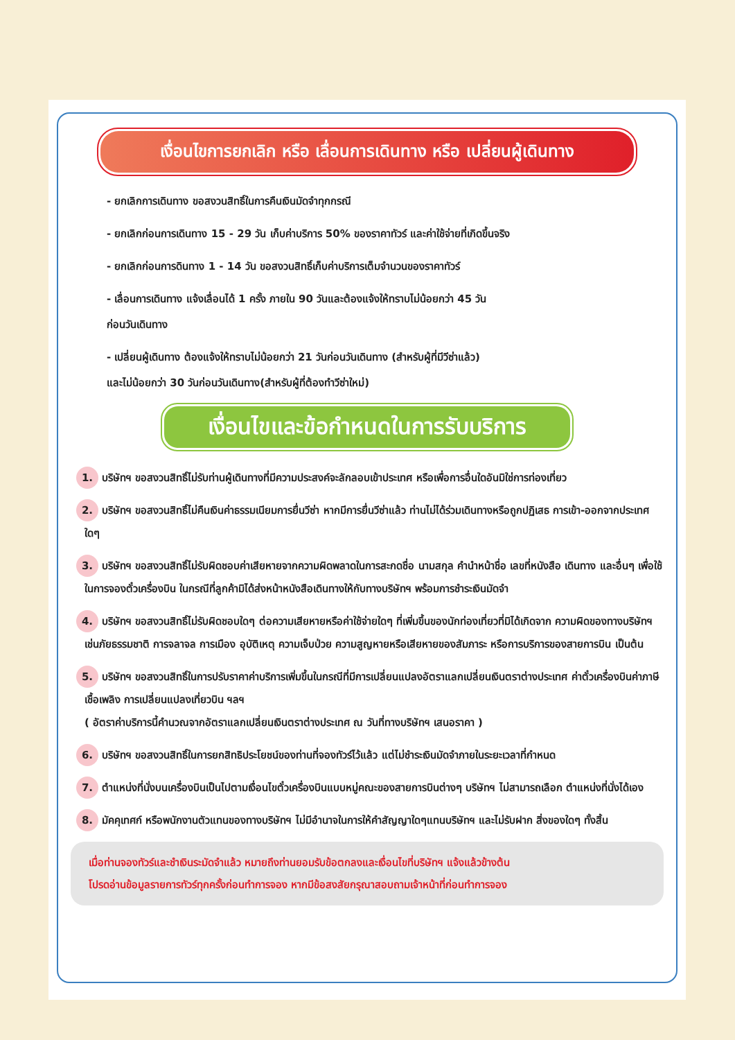เงื่อนไขการยกเลิก หรือ เลื่อนการเดินทาง หรือ เปลี่ยนผู้เดินทาง
- ยกเลิกการเดินทาง ขอสงวนสิทธิ์ในการคืนเงินมัดจำทุกกรณี
- ยกเลิกก่อนการเดินทาง 15 - 29 วัน เก็บค่าบริการ 50% ของราคาทัวร์ และค่าใช้จ่ายที่เกิดขึ้นจริง
- ยกเลิกก่อนการดินทาง 1 - 14 วัน ขอสงวนสิทธิ์เก็บค่าบริการเต็มจำนวนของราคาทัวร์
- เลื่อนการเดินทาง แจ้งเลื่อนได้ 1 ครั้ง ภายใน 90 วันและต้องแจ้งให้ทราบไม่น้อยกว่า 45 วัน
ก่อนวันเดินทาง
- เปลี่ยนผู้เดินทาง ต้องแจ้งให้ทราบไม่น้อยกว่า 21 วันก่อนวันเดินทาง (สำหรับผู้ที่มีวีซ่าแล้ว)
และไม่น้อยกว่า 30 วันก่อนวันเดินทาง(สำหรับผู้ที่ต้องทำวีซ่าใหม่)
เงื่อนไขและข้อกำหนดในการรับบริการ
1. บริษัทฯ ขอสงวนสิทธิ์ไม่รับท่านผู้เดินทางที่มีความประสงค์จะลักลอบเข้าประเทศ หรือเพื่อการอื่นใดอันมิใช่การท่องเที่ยว
2. บริษัทฯ ขอสงวนสิทธิ์ไม่คืนเงินค่าธรรมเนียมการยื่นวีซ่า หากมีการยื่นวีซ่าแล้ว ท่านไม่ได้ร่วมเดินทางหรือถูกปฏิเสธ การเข้า-ออกจากประเทศใดๆ
3. บริษัทฯ ขอสงวนสิทธิ์ไม่รับผิดชอบค่าเสียหายจากความผิดพลาดในการสะกดชื่อ นามสกุล คำนำหน้าชื่อ เลขที่หนังสือ เดินทาง และอื่นๆ เพื่อใช้ในการจองตั๋วเครื่องบิน ในกรณีที่ลูกค้ามิได้ส่งหน้าหนังสือเดินทางให้กับทางบริษัทฯ พร้อมการชำระเงินมัดจำ
4. บริษัทฯ ขอสงวนสิทธิ์ไม่รับผิดชอบใดๆ ต่อความเสียหายหรือค่าใช้จ่ายใดๆ ที่เพิ่มขึ้นของนักท่องเที่ยวที่มิได้เกิดจาก ความผิดของทางบริษัทฯ เช่นภัยธรรมชาติ การจลาจล การเมือง อุบัติเหตุ ความเจ็บป่วย ความสูญหายหรือเสียหายของสัมภาระ หรือการบริการของสายการบิน เป็นต้น
5. บริษัทฯ ขอสงวนสิทธิ์ในการปรับราคาค่าบริการเพิ่มขึ้นในกรณีที่มีการเปลี่ยนแปลงอัตราแลกเปลี่ยนเงินตราต่างประเทศ ค่าตั๋วเครื่องบินค่าภาษีเชื้อเพลิง การเปลี่ยนแปลงเที่ยวบิน ฯลฯ
( อัตราค่าบริการนี้คำนวณจากอัตราแลกเปลี่ยนเงินตราต่างประเทศ ณ วันที่ทางบริษัทฯ เสนอราคา )
6. บริษัทฯ ขอสงวนสิทธิ์ในการยกสิทธิประโยชน์ของท่านที่จองทัวร์ไว้แล้ว แต่ไม่ชำระเงินมัดจำภายในระยะเวลาที่กำหนด
7. ตำแหน่งที่นั่งบนเครื่องบินเป็นไปตามเงื่อนไขตั๋วเครื่องบินแบบหมู่คณะของสายการบินต่างๆ บริษัทฯ ไม่สามารถเลือก ตำแหน่งที่นั่งได้เอง
8. มัคคุเทศก์ หรือพนักงานตัวแทนของทางบริษัทฯ ไม่มีอำนาจในการให้คำสัญญาใดๆแทนบริษัทฯ และไม่รับฝาก สิ่งของใดๆ ทั้งสิ้น
เมื่อท่านจองทัวร์และชำเงินระมัดจำแล้ว หมายถึงท่านยอมรับข้อตกลงและเงื่อนไขที่บริษัทฯ แจ้งแล้วข้างต้น
โปรดอ่านข้อมูลรายการทัวร์ทุกครั้งก่อนทำการจอง หากมีข้อสงสัยกรุณาสอบถามเจ้าหน้าที่ก่อนทำการจอง